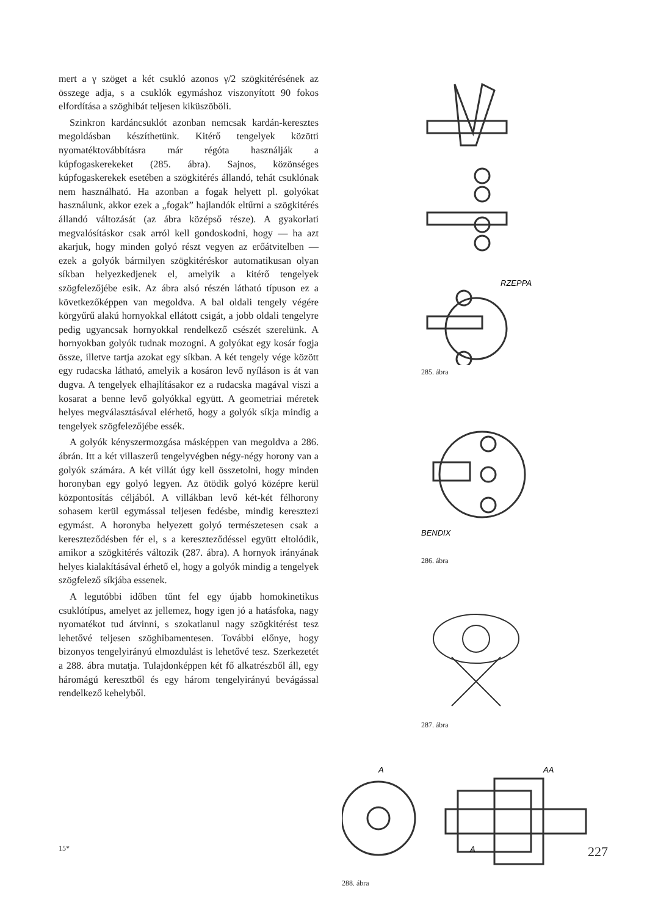mert a γ szöget a két csukló azonos γ/2 szögkitérésének az összege adja, s a csuklók egymáshoz viszonyított 90 fokos elfordítása a szöghibát teljesen kiküszöböli.
Szinkron kardáncsuklót azonban nemcsak kardán-keresztes megoldásban készíthetünk. Kitérő tengelyek közötti nyomatéktovábbításra már régóta használják a kúpfogaskerekeket (285. ábra). Sajnos, közönséges kúpfogaskerekek esetében a szögkitérés állandó, tehát csuklónak nem használható. Ha azonban a fogak helyett pl. golyókat használunk, akkor ezek a „fogak” hajlandók eltűrni a szögkitérés állandó változását (az ábra középső része). A gyakorlati megvalósításkor csak arról kell gondoskodni, hogy — ha azt akarjuk, hogy minden golyó részt vegyen az erőátvitelben — ezek a golyók bármilyen szögkitéréskor automatikusan olyan síkban helyezkedjenek el, amelyik a kitérő tengelyek szögfelezőjébe esik. Az ábra alsó részén látható típuson ez a következőképpen van megoldva. A bal oldali tengely végére körgyűrű alakú hornyokkal ellátott csigát, a jobb oldali tengelyre pedig ugyancsak hornyokkal rendelkező csészét szerelünk. A hornyokban golyók tudnak mozogni. A golyókat egy kosár fogja össze, illetve tartja azokat egy síkban. A két tengely vége között egy rudacska látható, amelyik a kosáron levő nyíláson is át van dugva. A tengelyek elhajlításakor ez a rudacska magával viszi a kosarat a benne levő golyókkal együtt. A geometriai méretek helyes megválasztásával elérhető, hogy a golyók síkja mindig a tengelyek szögfelezőjébe essék.
A golyók kényszermozgása másképpen van megoldva a 286. ábrán. Itt a két villaszerű tengelyvégben négy-négy horony van a golyók számára. A két villát úgy kell összetolni, hogy minden horonyban egy golyó legyen. Az ötödik golyó középre kerül központosítás céljából. A villákban levő két-két félhorony sohasem kerül egymással teljesen fedésbe, mindig keresztezi egymást. A horonyba helyezett golyó természetesen csak a kereszteződésben fér el, s a kereszteződéssel együtt eltolódik, amikor a szögkitérés változik (287. ábra). A hornyok irányának helyes kialakításával érhető el, hogy a golyók mindig a tengelyek szögfelező síkjába essenek.
A legutóbbi időben tűnt fel egy újabb homokinetikus csuklótípus, amelyet az jellemez, hogy igen jó a hatásfoka, nagy nyomatékot tud átvinni, s szokatlanul nagy szögkitérést tesz lehetővé teljesen szöghibamentesen. További előnye, hogy bizonyos tengelyirányú elmozdulást is lehetővé tesz. Szerkezetét a 288. ábra mutatja. Tulajdonképpen két fő alkatrészből áll, egy háromágú keresztből és egy három tengelyirányú bevágással rendelkező kehelyből.
RZEPPA
285. ábra
BENDIX
286. ábra
287. ábra
A
A
AA
288. ábra
15* 227